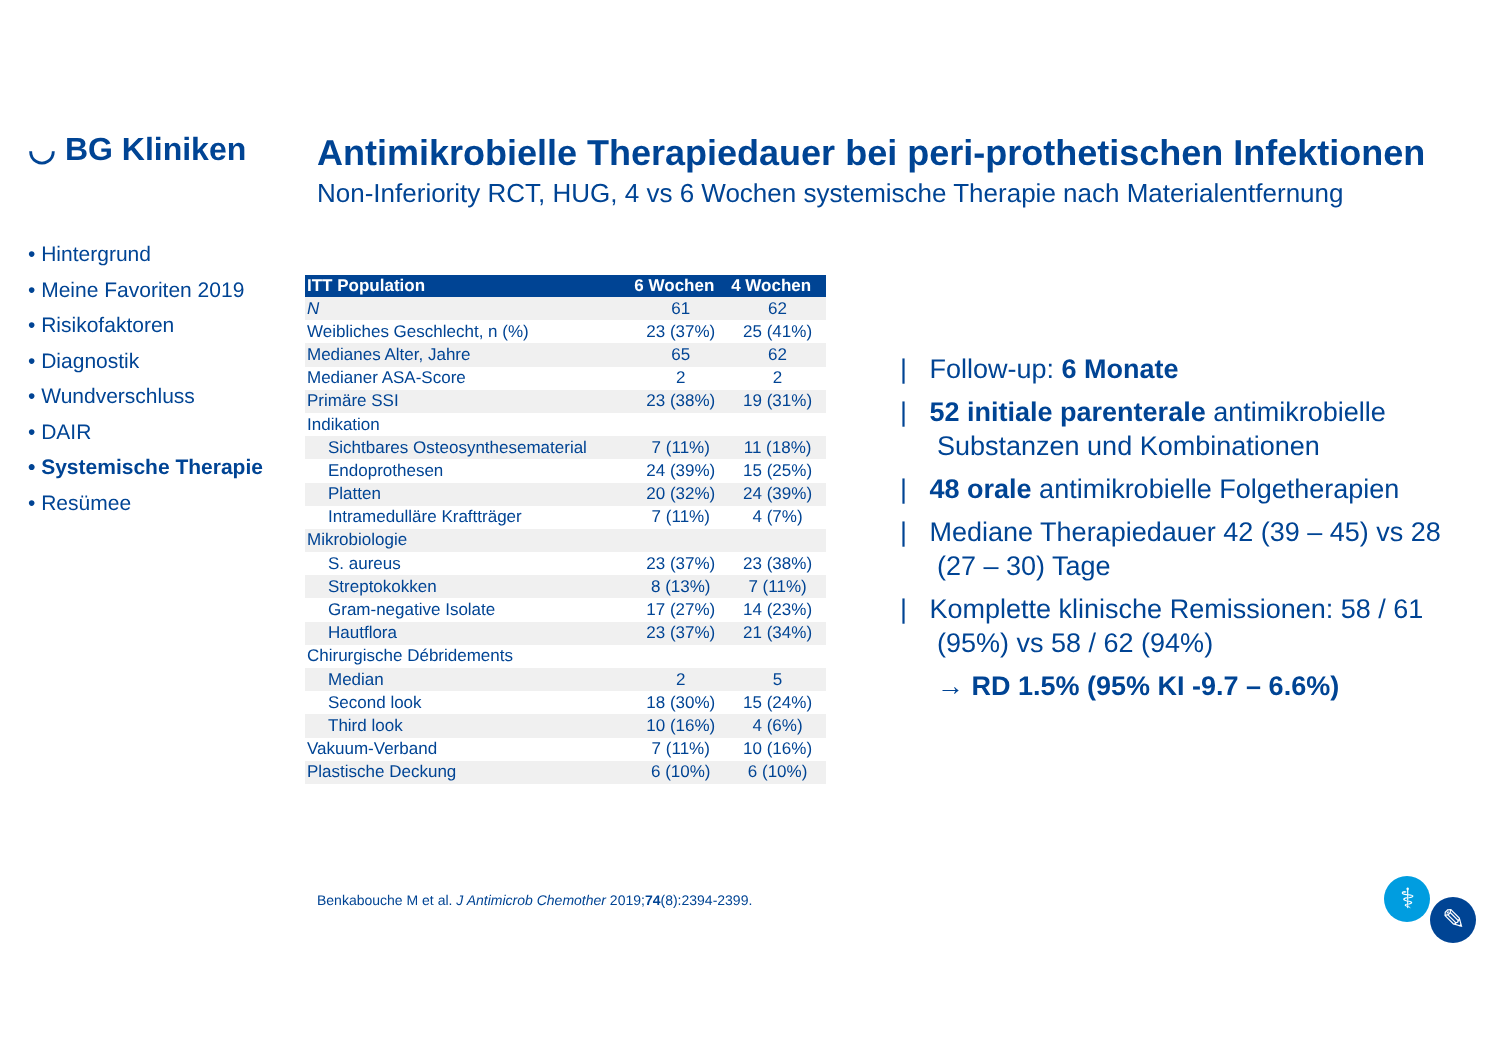◡ BG Kliniken
Antimikrobielle Therapiedauer bei peri-prothetischen Infektionen
Non-Inferiority RCT, HUG, 4 vs 6 Wochen systemische Therapie nach Materialentfernung
• Hintergrund
• Meine Favoriten 2019
• Risikofaktoren
• Diagnostik
• Wundverschluss
• DAIR
• Systemische Therapie
• Resümee
| ITT Population | 6 Wochen | 4 Wochen |
| --- | --- | --- |
| N | 61 | 62 |
| Weibliches Geschlecht, n (%) | 23 (37%) | 25 (41%) |
| Medianes Alter, Jahre | 65 | 62 |
| Medianer ASA-Score | 2 | 2 |
| Primäre SSI | 23 (38%) | 19 (31%) |
| Indikation | | |
| Sichtbares Osteosynthesematerial | 7 (11%) | 11 (18%) |
| Endoprothesen | 24 (39%) | 15 (25%) |
| Platten | 20 (32%) | 24 (39%) |
| Intramedulläre Kraftträger | 7 (11%) | 4 (7%) |
| Mikrobiologie | | |
| S. aureus | 23 (37%) | 23 (38%) |
| Streptokokken | 8 (13%) | 7 (11%) |
| Gram-negative Isolate | 17 (27%) | 14 (23%) |
| Hautflora | 23 (37%) | 21 (34%) |
| Chirurgische Débridements | | |
| Median | 2 | 5 |
| Second look | 18 (30%) | 15 (24%) |
| Third look | 10 (16%) | 4 (6%) |
| Vakuum-Verband | 7 (11%) | 10 (16%) |
| Plastische Deckung | 6 (10%) | 6 (10%) |
| Follow-up: 6 Monate
| 52 initiale parenterale antimikrobielle Substanzen und Kombinationen
| 48 orale antimikrobielle Folgetherapien
| Mediane Therapiedauer 42 (39 – 45) vs 28 (27 – 30) Tage
| Komplette klinische Remissionen: 58 / 61 (95%) vs 58 / 62 (94%)
→ RD 1.5% (95% KI -9.7 – 6.6%)
Benkabouche M et al. J Antimicrob Chemother 2019;74(8):2394-2399.
⚕
✎